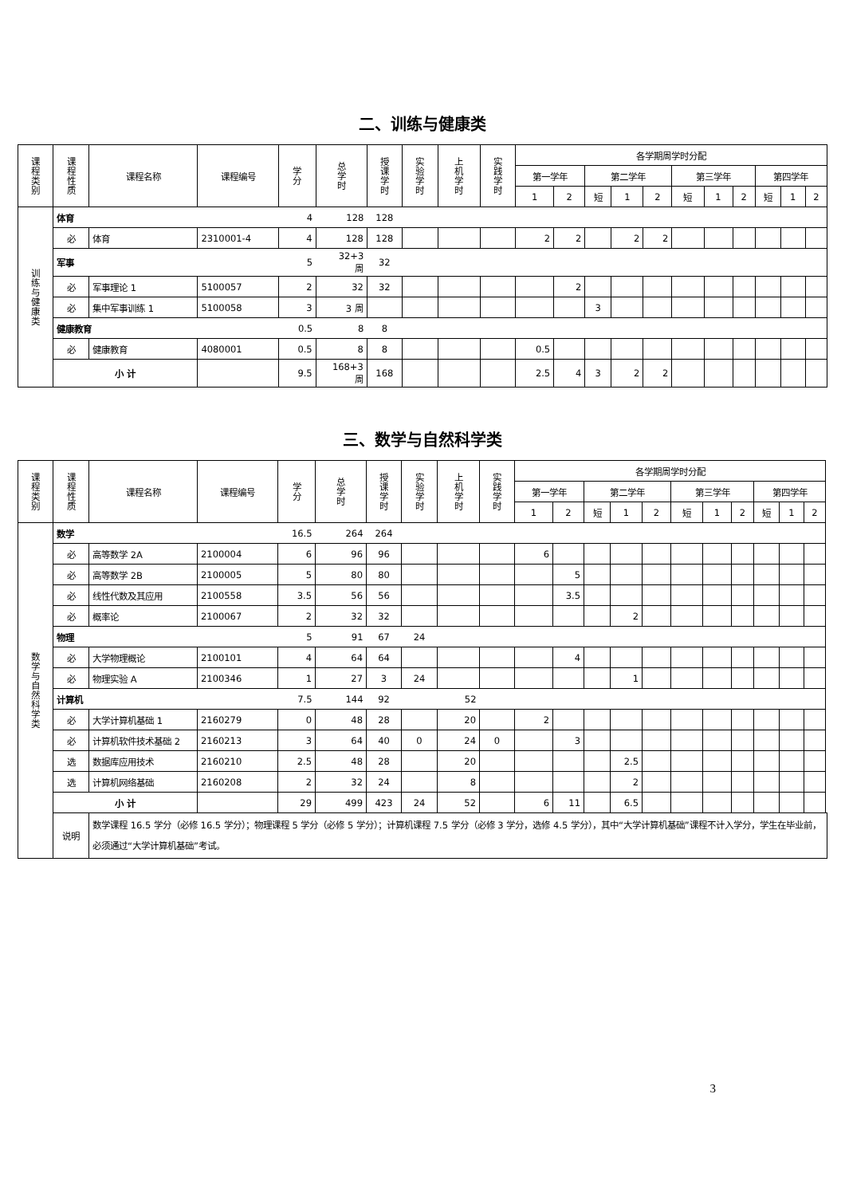二、训练与健康类
| 课程类别 | 课程性质 | 课程名称 | 课程编号 | 学分 | 总学时 | 授课学时 | 实验学时 | 上机学时 | 实践学时 | 各学期周学时分配 | | | | | | | | | | |
| --- | --- | --- | --- | --- | --- | --- | --- | --- | --- | --- | --- | --- | --- | --- | --- | --- | --- | --- | --- | --- |
| | | | | | | | | | | 第一学年 | | 第二学年 | | | 第三学年 | | | 第四学年 | | |
| | | | | | | | | | | 1 | 2 | 短 | 1 | 2 | 短 | 1 | 2 | 短 | 1 | 2 |
| 训练与健康类 | 体育 | | | 4 | 128 | 128 | | | | | | | | | | | | | | |
| | 必 | 体育 | 2310001-4 | 4 | 128 | 128 | | | | 2 | 2 | | 2 | 2 | | | | | | |
| | 军事 | | | 5 | 32+3 周 | 32 | | | | | | | | | | | | | | |
| | 必 | 军事理论 1 | 5100057 | 2 | 32 | 32 | | | | | 2 | | | | | | | | | |
| | 必 | 集中军事训练 1 | 5100058 | 3 | 3 周 | | | | | | | 3 | | | | | | | | |
| | 健康教育 | | | 0.5 | 8 | 8 | | | | | | | | | | | | | | |
| | 必 | 健康教育 | 4080001 | 0.5 | 8 | 8 | | | | 0.5 | | | | | | | | | | |
| | 小 计 | | | 9.5 | 168+3 周 | 168 | | | | 2.5 | 4 | 3 | 2 | 2 | | | | | | |
三、数学与自然科学类
| 课程类别 | 课程性质 | 课程名称 | 课程编号 | 学分 | 总学时 | 授课学时 | 实验学时 | 上机学时 | 实践学时 | 各学期周学时分配 | | | | | | | | | | |
| --- | --- | --- | --- | --- | --- | --- | --- | --- | --- | --- | --- | --- | --- | --- | --- | --- | --- | --- | --- | --- |
| | | | | | | | | | | 第一学年 | | 第二学年 | | | 第三学年 | | | 第四学年 | | |
| | | | | | | | | | | 1 | 2 | 短 | 1 | 2 | 短 | 1 | 2 | 短 | 1 | 2 |
| 数学与自然科学类 | 数学 | | | 16.5 | 264 | 264 | | | | | | | | | | | | | | |
| | 必 | 高等数学 2A | 2100004 | 6 | 96 | 96 | | | | 6 | | | | | | | | | | |
| | 必 | 高等数学 2B | 2100005 | 5 | 80 | 80 | | | | | 5 | | | | | | | | | |
| | 必 | 线性代数及其应用 | 2100558 | 3.5 | 56 | 56 | | | | | 3.5 | | | | | | | | | |
| | 必 | 概率论 | 2100067 | 2 | 32 | 32 | | | | | | | 2 | | | | | | | |
| | 物理 | | | 5 | 91 | 67 | 24 | | | | | | | | | | | | | |
| | 必 | 大学物理概论 | 2100101 | 4 | 64 | 64 | | | | | 4 | | | | | | | | | |
| | 必 | 物理实验 A | 2100346 | 1 | 27 | 3 | 24 | | | | | | 1 | | | | | | | |
| | 计算机 | | | 7.5 | 144 | 92 | | 52 | | | | | | | | | | | | |
| | 必 | 大学计算机基础 1 | 2160279 | 0 | 48 | 28 | | 20 | | 2 | | | | | | | | | | |
| | 必 | 计算机软件技术基础 2 | 2160213 | 3 | 64 | 40 | 0 | 24 | 0 | | 3 | | | | | | | | | |
| | 选 | 数据库应用技术 | 2160210 | 2.5 | 48 | 28 | | 20 | | | | | 2.5 | | | | | | | |
| | 选 | 计算机网络基础 | 2160208 | 2 | 32 | 24 | | 8 | | | | | 2 | | | | | | | |
| | 小 计 | | | 29 | 499 | 423 | 24 | 52 | | 6 | 11 | | 6.5 | | | | | | | |
| | 说明 | 数学课程 16.5 学分（必修 16.5 学分）；物理课程 5 学分（必修 5 学分）；计算机课程 7.5 学分（必修 3 学分，选修 4.5 学分），其中“大学计算机基础”课程不计入学分，学生在毕业前，必须通过“大学计算机基础”考试。 | | | | | | | | | | | | | | | | | | |
3